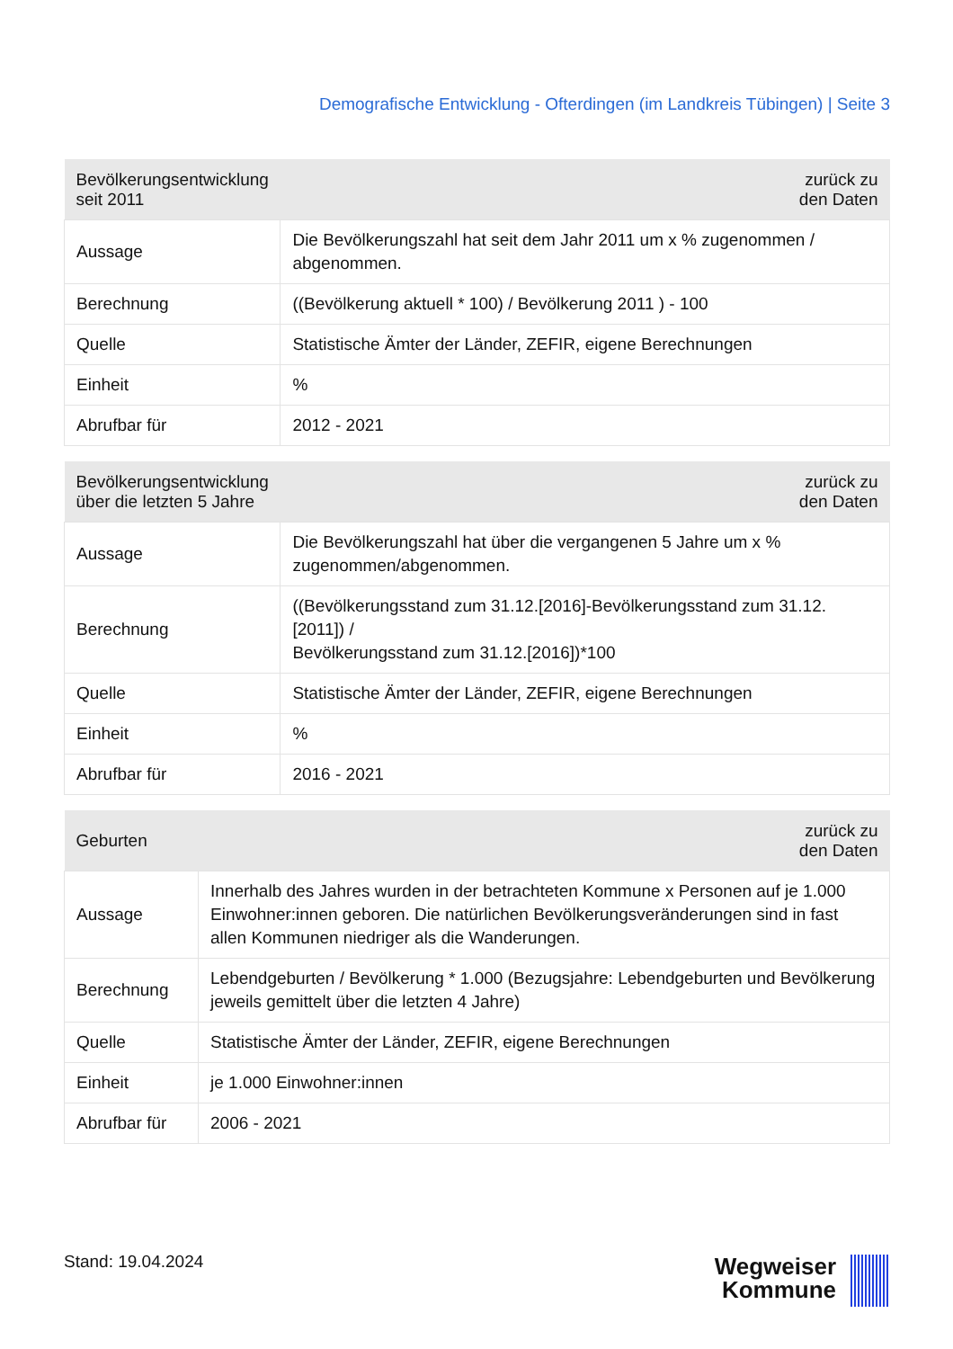Demografische Entwicklung - Ofterdingen (im Landkreis Tübingen) | Seite 3
| Bevölkerungsentwicklung seit 2011 | zurück zu den Daten |
| --- | --- |
| Aussage | Die Bevölkerungszahl hat seit dem Jahr 2011 um x % zugenommen / abgenommen. |
| Berechnung | ((Bevölkerung aktuell * 100) / Bevölkerung 2011 ) - 100 |
| Quelle | Statistische Ämter der Länder, ZEFIR, eigene Berechnungen |
| Einheit | % |
| Abrufbar für | 2012 - 2021 |
| Bevölkerungsentwicklung über die letzten 5 Jahre | zurück zu den Daten |
| --- | --- |
| Aussage | Die Bevölkerungszahl hat über die vergangenen 5 Jahre um x % zugenommen/abgenommen. |
| Berechnung | ((Bevölkerungsstand zum 31.12.[2016]-Bevölkerungsstand zum 31.12.[2011]) / Bevölkerungsstand zum 31.12.[2016])*100 |
| Quelle | Statistische Ämter der Länder, ZEFIR, eigene Berechnungen |
| Einheit | % |
| Abrufbar für | 2016 - 2021 |
| Geburten | zurück zu den Daten |
| --- | --- |
| Aussage | Innerhalb des Jahres wurden in der betrachteten Kommune x Personen auf je 1.000 Einwohner:innen geboren. Die natürlichen Bevölkerungsveränderungen sind in fast allen Kommunen niedriger als die Wanderungen. |
| Berechnung | Lebendgeburten / Bevölkerung * 1.000 (Bezugsjahre: Lebendgeburten und Bevölkerung jeweils gemittelt über die letzten 4 Jahre) |
| Quelle | Statistische Ämter der Länder, ZEFIR, eigene Berechnungen |
| Einheit | je 1.000 Einwohner:innen |
| Abrufbar für | 2006 - 2021 |
Stand: 19.04.2024
Wegweiser
Kommune